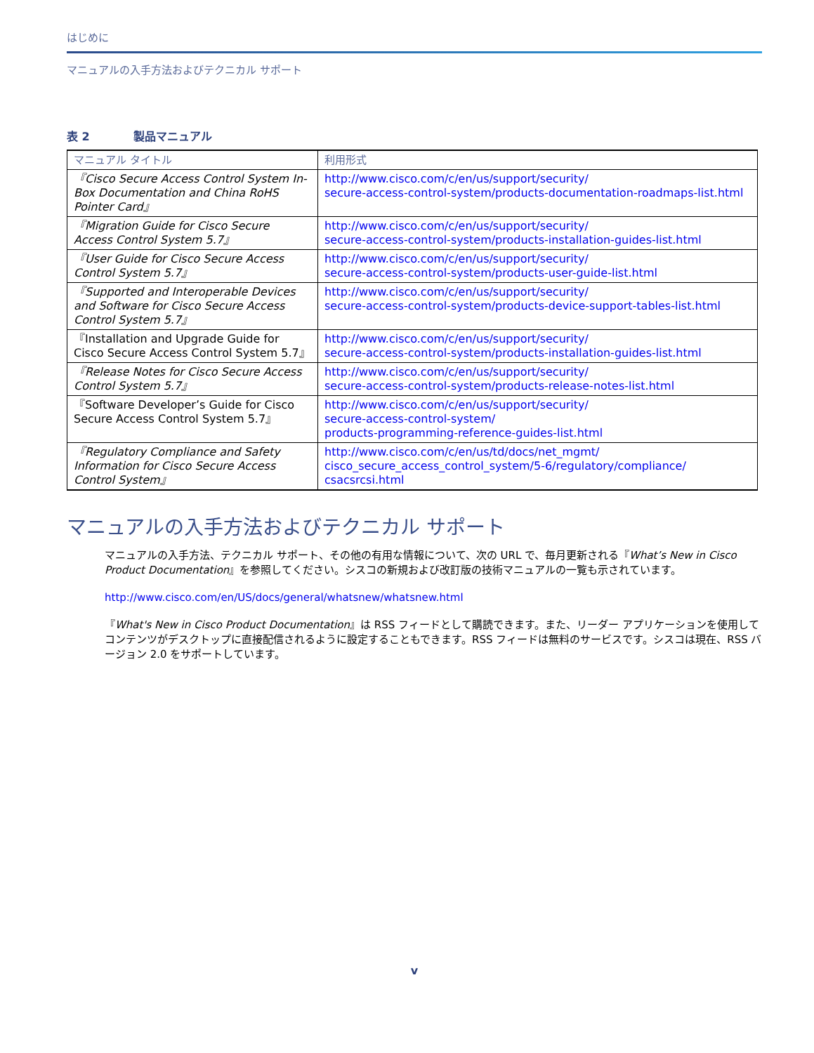はじめに
マニュアルの入手方法およびテクニカル サポート
表 2 製品マニュアル
| マニュアル タイトル | 利用形式 |
| --- | --- |
| 『Cisco Secure Access Control System In-Box Documentation and China RoHS Pointer Card』 | http://www.cisco.com/c/en/us/support/security/ secure-access-control-system/products-documentation-roadmaps-list.html |
| 『Migration Guide for Cisco Secure Access Control System 5.7』 | http://www.cisco.com/c/en/us/support/security/ secure-access-control-system/products-installation-guides-list.html |
| 『User Guide for Cisco Secure Access Control System 5.7』 | http://www.cisco.com/c/en/us/support/security/ secure-access-control-system/products-user-guide-list.html |
| 『Supported and Interoperable Devices and Software for Cisco Secure Access Control System 5.7』 | http://www.cisco.com/c/en/us/support/security/ secure-access-control-system/products-device-support-tables-list.html |
| 『Installation and Upgrade Guide for Cisco Secure Access Control System 5.7』 | http://www.cisco.com/c/en/us/support/security/ secure-access-control-system/products-installation-guides-list.html |
| 『Release Notes for Cisco Secure Access Control System 5.7』 | http://www.cisco.com/c/en/us/support/security/ secure-access-control-system/products-release-notes-list.html |
| 『Software Developer’s Guide for Cisco Secure Access Control System 5.7』 | http://www.cisco.com/c/en/us/support/security/ secure-access-control-system/ products-programming-reference-guides-list.html |
| 『Regulatory Compliance and Safety Information for Cisco Secure Access Control System』 | http://www.cisco.com/c/en/us/td/docs/net_mgmt/ cisco_secure_access_control_system/5-6/regulatory/compliance/ csacsrcsi.html |
マニュアルの入手方法およびテクニカル サポート
マニュアルの入手方法、テクニカル サポート、その他の有用な情報について、次の URL で、毎月更新される『What’s New in Cisco Product Documentation』を参照してください。シスコの新規および改訂版の技術マニュアルの一覧も示されています。
http://www.cisco.com/en/US/docs/general/whatsnew/whatsnew.html
『What's New in Cisco Product Documentation』は RSS フィードとして購読できます。また、リーダー アプリケーションを使用してコンテンツがデスクトップに直接配信されるように設定することもできます。RSS フィードは無料のサービスです。シスコは現在、RSS バージョン 2.0 をサポートしています。
v